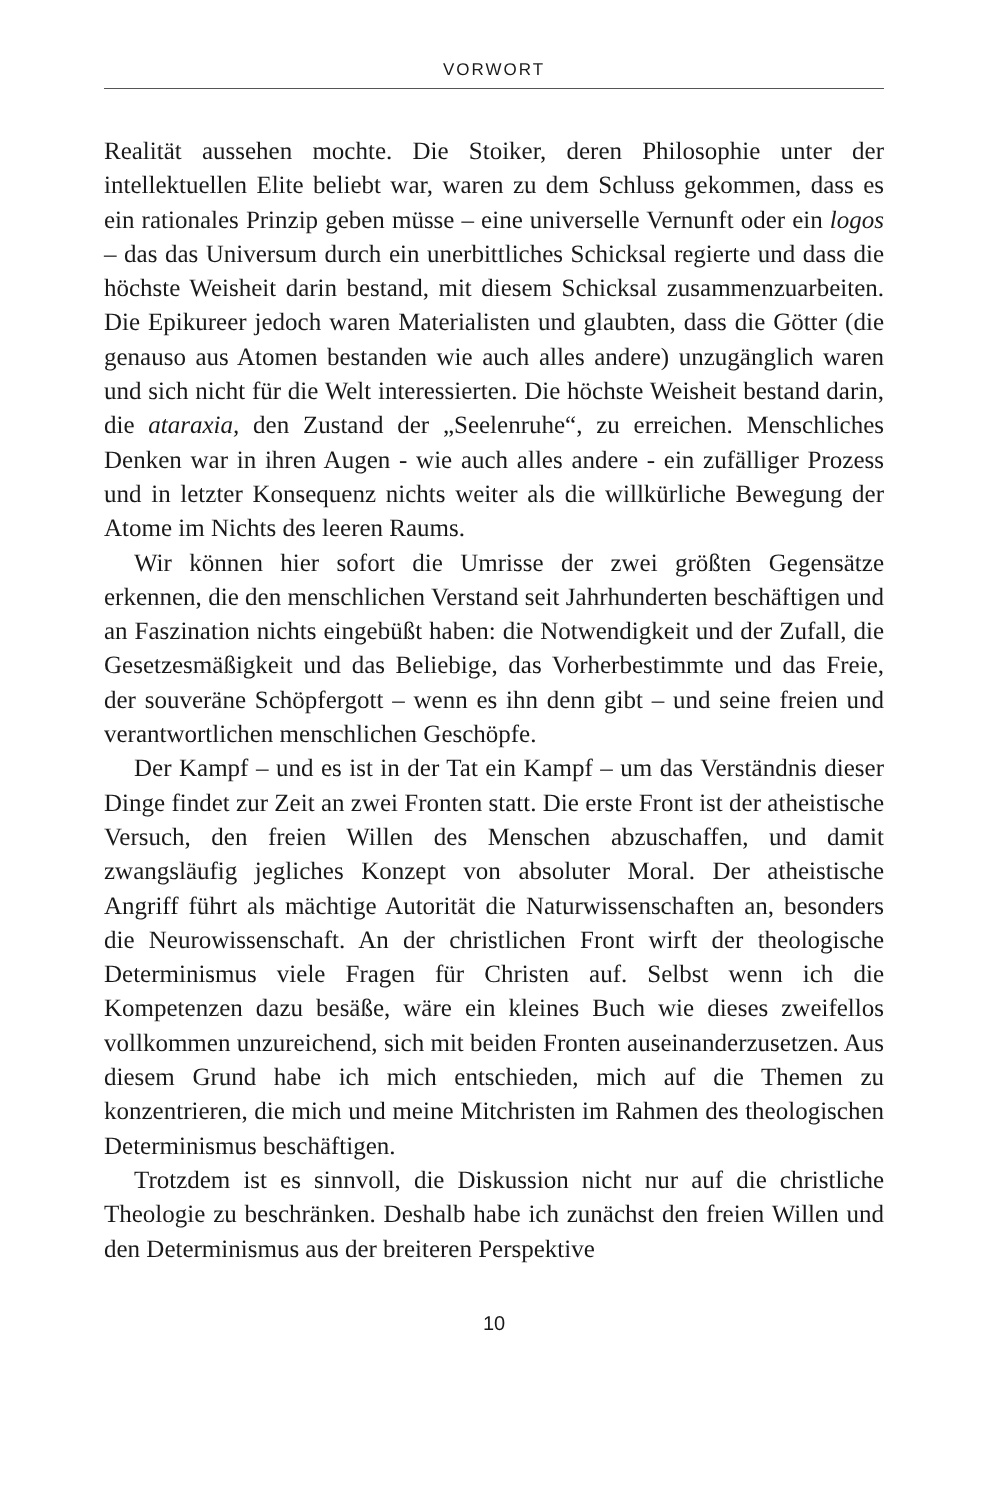VORWORT
Realität aussehen mochte. Die Stoiker, deren Philosophie unter der intellektuellen Elite beliebt war, waren zu dem Schluss gekommen, dass es ein rationales Prinzip geben müsse – eine universelle Vernunft oder ein logos – das das Universum durch ein unerbittliches Schicksal regierte und dass die höchste Weisheit darin bestand, mit diesem Schicksal zusammenzuarbeiten. Die Epikureer jedoch waren Materialisten und glaubten, dass die Götter (die genauso aus Atomen bestanden wie auch alles andere) unzugänglich waren und sich nicht für die Welt interessierten. Die höchste Weisheit bestand darin, die ataraxia, den Zustand der „Seelenruhe“, zu erreichen. Menschliches Denken war in ihren Augen - wie auch alles andere - ein zufälliger Prozess und in letzter Konsequenz nichts weiter als die willkürliche Bewegung der Atome im Nichts des leeren Raums.
Wir können hier sofort die Umrisse der zwei größten Gegensätze erkennen, die den menschlichen Verstand seit Jahrhunderten beschäftigen und an Faszination nichts eingebüßt haben: die Notwendigkeit und der Zufall, die Gesetzesmäßigkeit und das Beliebige, das Vorherbestimmte und das Freie, der souveräne Schöpfergott – wenn es ihn denn gibt – und seine freien und verantwortlichen menschlichen Geschöpfe.
Der Kampf – und es ist in der Tat ein Kampf – um das Verständnis dieser Dinge findet zur Zeit an zwei Fronten statt. Die erste Front ist der atheistische Versuch, den freien Willen des Menschen abzuschaffen, und damit zwangsläufig jegliches Konzept von absoluter Moral. Der atheistische Angriff führt als mächtige Autorität die Naturwissenschaften an, besonders die Neurowissenschaft. An der christlichen Front wirft der theologische Determinismus viele Fragen für Christen auf. Selbst wenn ich die Kompetenzen dazu besäße, wäre ein kleines Buch wie dieses zweifellos vollkommen unzureichend, sich mit beiden Fronten auseinanderzusetzen. Aus diesem Grund habe ich mich entschieden, mich auf die Themen zu konzentrieren, die mich und meine Mitchristen im Rahmen des theologischen Determinismus beschäftigen.
Trotzdem ist es sinnvoll, die Diskussion nicht nur auf die christliche Theologie zu beschränken. Deshalb habe ich zunächst den freien Willen und den Determinismus aus der breiteren Perspektive
10